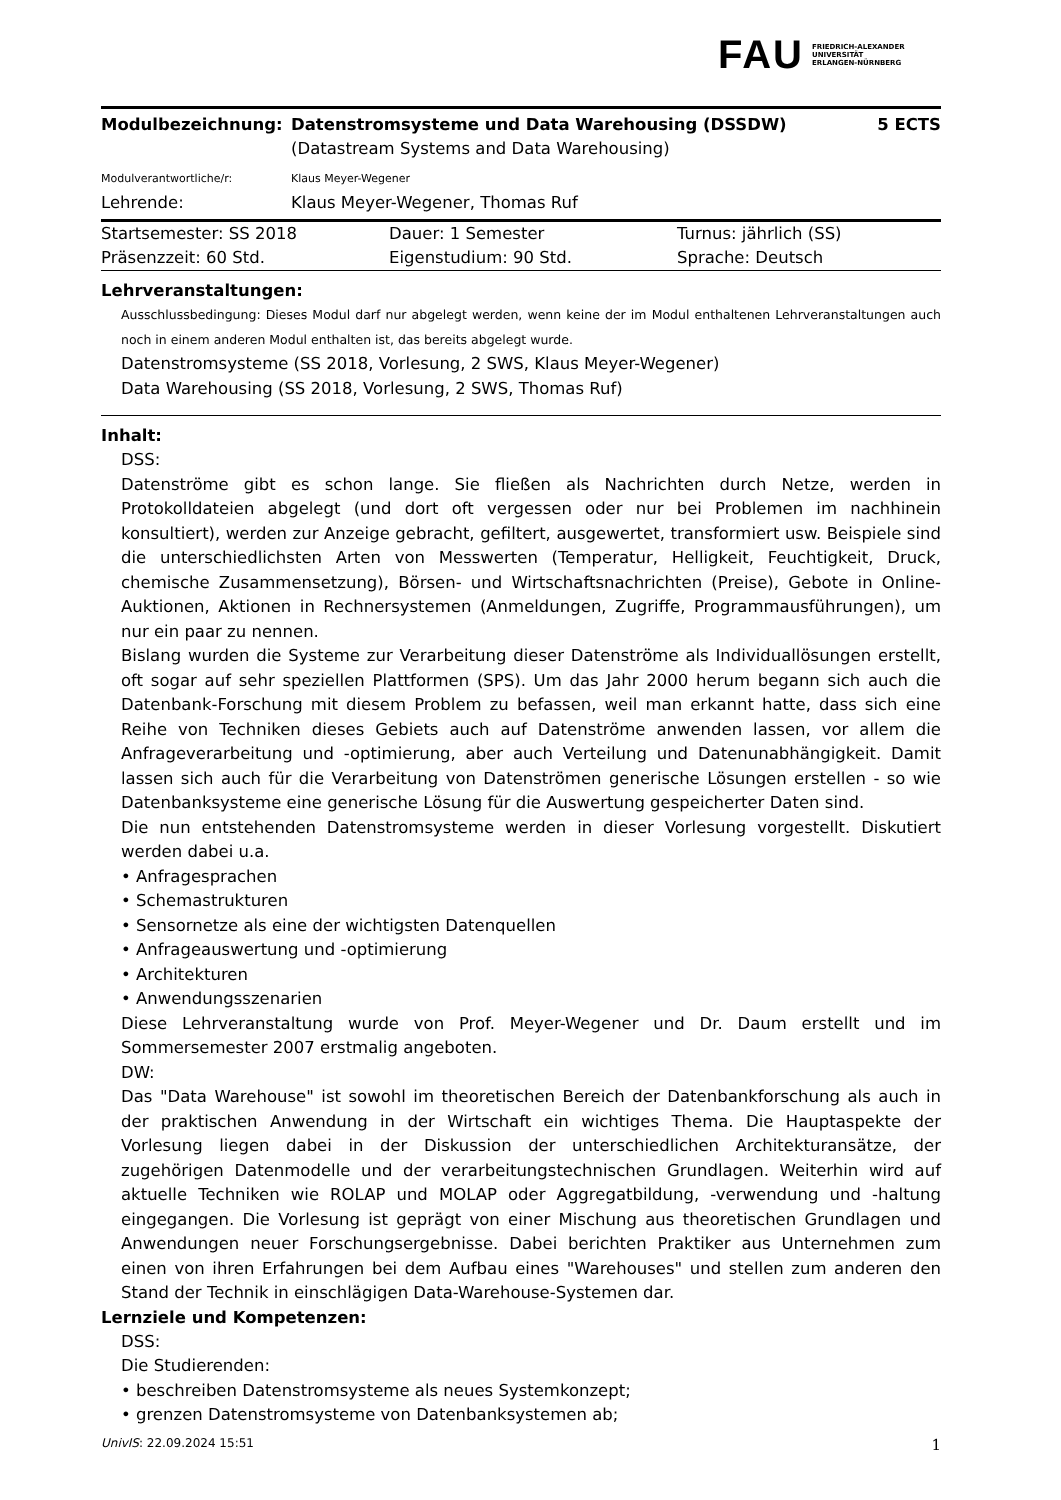FAU FRIEDRICH-ALEXANDER
UNIVERSITÄT
ERLANGEN-NÜRNBERG
| Modulbezeichnung: | Datenstromsysteme und Data Warehousing (DSSDW) | 5 ECTS |
| | (Datastream Systems and Data Warehousing) | |
| Modulverantwortliche/r: | Klaus Meyer-Wegener | |
| Lehrende: | Klaus Meyer-Wegener, Thomas Ruf | |
| Startsemester: SS 2018 | Dauer: 1 Semester | Turnus: jährlich (SS) |
| Präsenzzeit: 60 Std. | Eigenstudium: 90 Std. | Sprache: Deutsch |
Lehrveranstaltungen:
Ausschlussbedingung: Dieses Modul darf nur abgelegt werden, wenn keine der im Modul enthaltenen Lehrveranstaltungen auch noch in einem anderen Modul enthalten ist, das bereits abgelegt wurde.
Datenstromsysteme (SS 2018, Vorlesung, 2 SWS, Klaus Meyer-Wegener)
Data Warehousing (SS 2018, Vorlesung, 2 SWS, Thomas Ruf)
Inhalt:
DSS:
Datenströme gibt es schon lange. Sie fließen als Nachrichten durch Netze, werden in Protokolldateien abgelegt (und dort oft vergessen oder nur bei Problemen im nachhinein konsultiert), werden zur Anzeige gebracht, gefiltert, ausgewertet, transformiert usw. Beispiele sind die unterschiedlichsten Arten von Messwerten (Temperatur, Helligkeit, Feuchtigkeit, Druck, chemische Zusammensetzung), Börsen- und Wirtschaftsnachrichten (Preise), Gebote in Online-Auktionen, Aktionen in Rechnersystemen (Anmeldungen, Zugriffe, Programmausführungen), um nur ein paar zu nennen.
Bislang wurden die Systeme zur Verarbeitung dieser Datenströme als Individuallösungen erstellt, oft sogar auf sehr speziellen Plattformen (SPS). Um das Jahr 2000 herum begann sich auch die Datenbank-Forschung mit diesem Problem zu befassen, weil man erkannt hatte, dass sich eine Reihe von Techniken dieses Gebiets auch auf Datenströme anwenden lassen, vor allem die Anfrageverarbeitung und -optimierung, aber auch Verteilung und Datenunabhängigkeit. Damit lassen sich auch für die Verarbeitung von Datenströmen generische Lösungen erstellen - so wie Datenbanksysteme eine generische Lösung für die Auswertung gespeicherter Daten sind.
Die nun entstehenden Datenstromsysteme werden in dieser Vorlesung vorgestellt. Diskutiert werden dabei u.a.
• Anfragesprachen
• Schemastrukturen
• Sensornetze als eine der wichtigsten Datenquellen
• Anfrageauswertung und -optimierung
• Architekturen
• Anwendungsszenarien
Diese Lehrveranstaltung wurde von Prof. Meyer-Wegener und Dr. Daum erstellt und im Sommersemester 2007 erstmalig angeboten.
DW:
Das "Data Warehouse" ist sowohl im theoretischen Bereich der Datenbankforschung als auch in der praktischen Anwendung in der Wirtschaft ein wichtiges Thema. Die Hauptaspekte der Vorlesung liegen dabei in der Diskussion der unterschiedlichen Architekturansätze, der zugehörigen Datenmodelle und der verarbeitungstechnischen Grundlagen. Weiterhin wird auf aktuelle Techniken wie ROLAP und MOLAP oder Aggregatbildung, -verwendung und -haltung eingegangen. Die Vorlesung ist geprägt von einer Mischung aus theoretischen Grundlagen und Anwendungen neuer Forschungsergebnisse. Dabei berichten Praktiker aus Unternehmen zum einen von ihren Erfahrungen bei dem Aufbau eines "Warehouses" und stellen zum anderen den Stand der Technik in einschlägigen Data-Warehouse-Systemen dar.
Lernziele und Kompetenzen:
DSS:
Die Studierenden:
• beschreiben Datenstromsysteme als neues Systemkonzept;
• grenzen Datenstromsysteme von Datenbanksystemen ab;
UnivIS: 22.09.2024 15:51 1